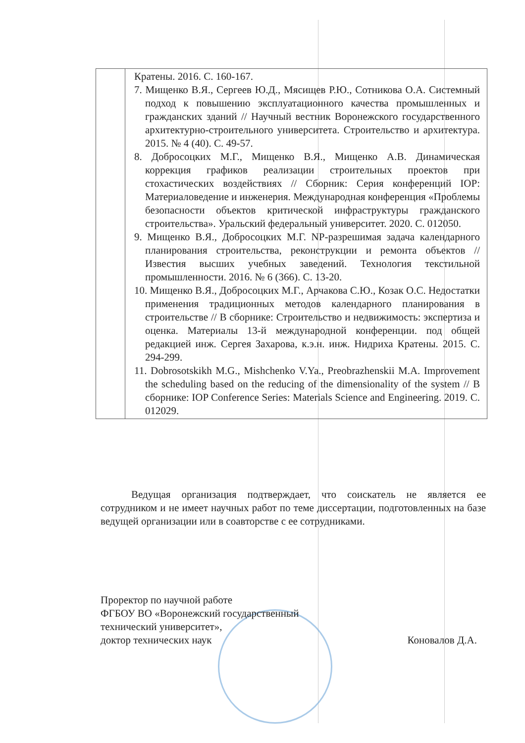| | Кратены. 2016. С. 160-167. 7. Мищенко В.Я., Сергеев Ю.Д., Мясищев Р.Ю., Сотникова О.А. Системный подход к повышению эксплуатационного качества промышленных и гражданских зданий // Научный вестник Воронежского государственного архитектурно-строительного университета. Строительство и архитектура. 2015. № 4 (40). С. 49-57. 8. Добросоцких М.Г., Мищенко В.Я., Мищенко А.В. Динамическая коррекция графиков реализации строительных проектов при стохастических воздействиях // Сборник: Серия конференций IOP: Материаловедение и инженерия. Международная конференция «Проблемы безопасности объектов критической инфраструктуры гражданского строительства». Уральский федеральный университет. 2020. С. 012050. 9. Мищенко В.Я., Добросоцких М.Г. NP-разрешимая задача календарного планирования строительства, реконструкции и ремонта объектов // Известия высших учебных заведений. Технология текстильной промышленности. 2016. № 6 (366). С. 13-20. 10. Мищенко В.Я., Добросоцких М.Г., Арчакова С.Ю., Козак О.С. Недостатки применения традиционных методов календарного планирования в строительстве // В сборнике: Строительство и недвижимость: экспертиза и оценка. Материалы 13-й международной конференции. под общей редакцией инж. Сергея Захарова, к.э.н. инж. Нидриха Кратены. 2015. С. 294-299. 11. Dobrosotskikh M.G., Mishchenko V.Ya., Preobrazhenskii M.A. Improvement the scheduling based on the reducing of the dimensionality of the system // В сборнике: IOP Conference Series: Materials Science and Engineering. 2019. C. 012029. |
Ведущая организация подтверждает, что соискатель не является ее сотрудником и не имеет научных работ по теме диссертации, подготовленных на базе ведущей организации или в соавторстве с ее сотрудниками.
Проректор по научной работе
ФГБОУ ВО «Воронежский государственный
технический университет»,
доктор технических наук Коновалов Д.А.